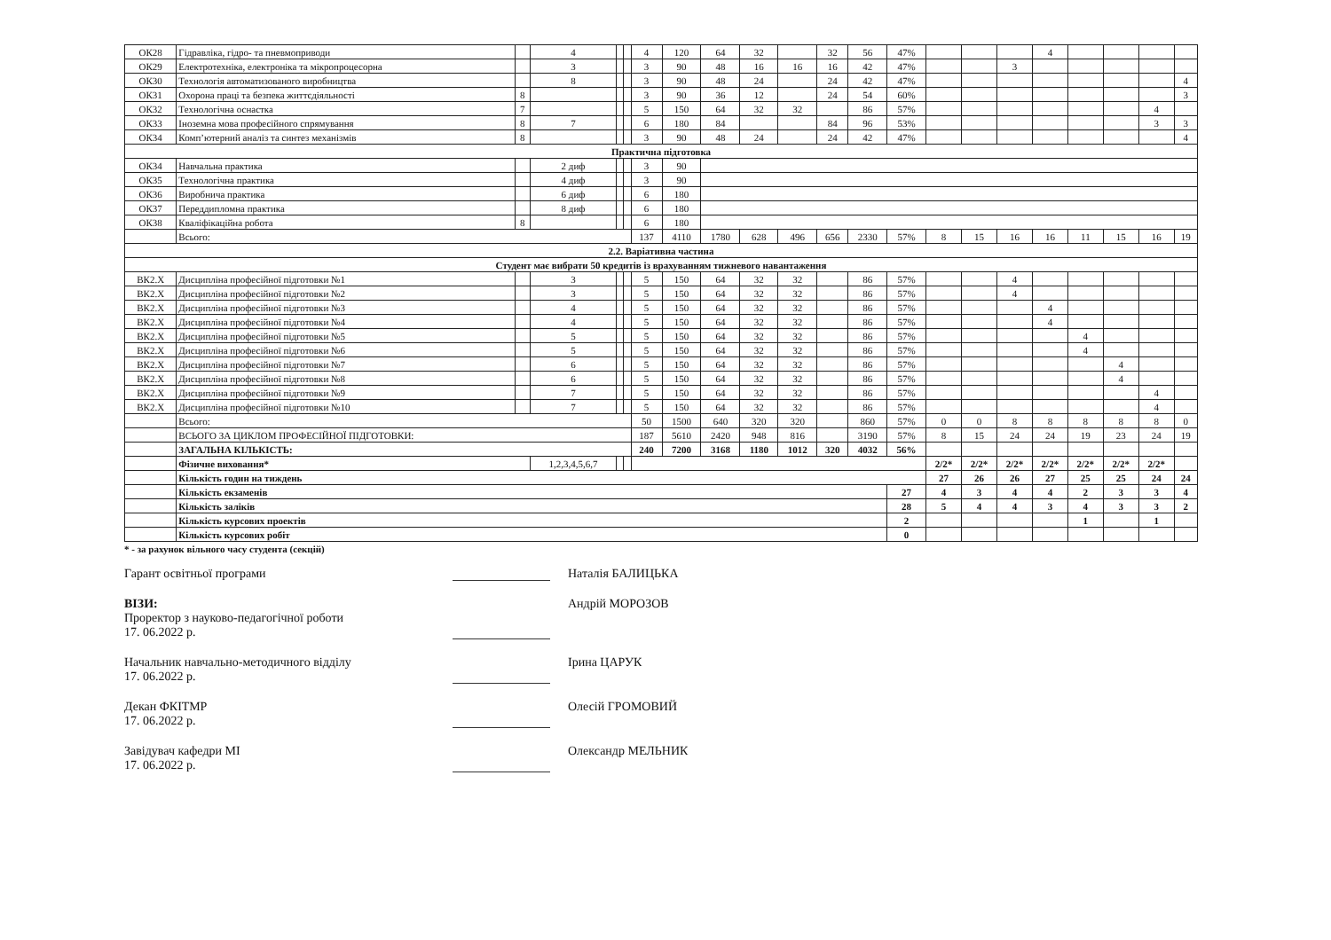| ОК28 | Гідравліка, гідро- та пневмоприводи | | 4 | | | 4 | 120 | 64 | 32 | | 32 | 56 | 47% | | | | 4 | | | | |
| ОК29 | Електротехніка, електроніка та мікропроцесорна | | 3 | | | 3 | 90 | 48 | 16 | 16 | 16 | 42 | 47% | | | 3 | | | | | |
| ОК30 | Технологія автоматизованого виробництва | | 8 | | | 3 | 90 | 48 | 24 | | 24 | 42 | 47% | | | | | | | | 4 |
| ОК31 | Охорона праці та безпека життєдіяльності | 8 | | | | 3 | 90 | 36 | 12 | | 24 | 54 | 60% | | | | | | | | 3 |
| ОК32 | Технологічна оснастка | 7 | | | | 5 | 150 | 64 | 32 | 32 | | 86 | 57% | | | | | | | 4 | |
| ОК33 | Іноземна мова професійного спрямування | 8 | 7 | | | 6 | 180 | 84 | | | 84 | 96 | 53% | | | | | | | 3 | 3 |
| ОК34 | Комп’ютерний аналіз та синтез механізмів | 8 | | | | 3 | 90 | 48 | 24 | | 24 | 42 | 47% | | | | | | | | 4 |
| Практична підготовка | | | | | | | | | | | | | | | | | | | | | |
| ОК34 | Навчальна практика | | 2 диф | | | 3 | 90 | | | | | | | | | | | | | | |
| ОК35 | Технологічна практика | | 4 диф | | | 3 | 90 | | | | | | | | | | | | | | |
| ОК36 | Виробнича практика | | 6 диф | | | 6 | 180 | | | | | | | | | | | | | | |
| ОК37 | Переддипломна практика | | 8 диф | | | 6 | 180 | | | | | | | | | | | | | | |
| ОК38 | Кваліфікаційна робота | 8 | | | | 6 | 180 | | | | | | | | | | | | | | |
| | Всього: | | | | | 137 | 4110 | 1780 | 628 | 496 | 656 | 2330 | 57% | 8 | 15 | 16 | 16 | 11 | 15 | 16 | 19 |
| 2.2. Варіативна частина | | | | | | | | | | | | | | | | | | | | | |
| Студент має вибрати 50 кредитів із врахуванням тижневого навантаження | | | | | | | | | | | | | | | | | | | | | |
| ВК2.Х | Дисципліна професійної підготовки №1 | | 3 | | | 5 | 150 | 64 | 32 | 32 | | 86 | 57% | | | 4 | | | | | |
| ВК2.Х | Дисципліна професійної підготовки №2 | | 3 | | | 5 | 150 | 64 | 32 | 32 | | 86 | 57% | | | 4 | | | | | |
| ВК2.Х | Дисципліна професійної підготовки №3 | | 4 | | | 5 | 150 | 64 | 32 | 32 | | 86 | 57% | | | | 4 | | | | |
| ВК2.Х | Дисципліна професійної підготовки №4 | | 4 | | | 5 | 150 | 64 | 32 | 32 | | 86 | 57% | | | | 4 | | | | |
| ВК2.Х | Дисципліна професійної підготовки №5 | | 5 | | | 5 | 150 | 64 | 32 | 32 | | 86 | 57% | | | | | 4 | | | |
| ВК2.Х | Дисципліна професійної підготовки №6 | | 5 | | | 5 | 150 | 64 | 32 | 32 | | 86 | 57% | | | | | 4 | | | |
| ВК2.Х | Дисципліна професійної підготовки №7 | | 6 | | | 5 | 150 | 64 | 32 | 32 | | 86 | 57% | | | | | | 4 | | |
| ВК2.Х | Дисципліна професійної підготовки №8 | | 6 | | | 5 | 150 | 64 | 32 | 32 | | 86 | 57% | | | | | | 4 | | |
| ВК2.Х | Дисципліна професійної підготовки №9 | | 7 | | | 5 | 150 | 64 | 32 | 32 | | 86 | 57% | | | | | | | 4 | |
| ВК2.Х | Дисципліна професійної підготовки №10 | | 7 | | | 5 | 150 | 64 | 32 | 32 | | 86 | 57% | | | | | | | 4 | |
| | Всього: | | | | | 50 | 1500 | 640 | 320 | 320 | | 860 | 57% | 0 | 0 | 8 | 8 | 8 | 8 | 8 | 0 |
| | ВСЬОГО ЗА ЦИКЛОМ ПРОФЕСІЙНОЇ ПІДГОТОВКИ: | | | | | 187 | 5610 | 2420 | 948 | 816 | | 3190 | 57% | 8 | 15 | 24 | 24 | 19 | 23 | 24 | 19 |
| | ЗАГАЛЬНА КІЛЬКІСТЬ: | | | | | 240 | 7200 | 3168 | 1180 | 1012 | 320 | 4032 | 56% | | | | | | | | |
| | Фізичне виховання* | | 1,2,3,4,5,6,7 | | | | | | | | | | | 2/2* | 2/2* | 2/2* | 2/2* | 2/2* | 2/2* | 2/2* | |
| | Кількість годин на тиждень | | | | | | | | | | | | | 27 | 26 | 26 | 27 | 25 | 25 | 24 | 24 |
| | Кількість екзаменів | | | | | | | | | | | | 27 | 4 | 3 | 4 | 4 | 2 | 3 | 3 | 4 |
| | Кількість заліків | | | | | | | | | | | | 28 | 5 | 4 | 4 | 3 | 4 | 3 | 3 | 2 |
| | Кількість курсових проектів | | | | | | | | | | | | 2 | | | | | 1 | | 1 | |
| | Кількість курсових робіт | | | | | | | | | | | | 0 | | | | | | | | |
* - за рахунок вільного часу студента (секцій)
Гарант освітньої програми Наталія БАЛИЦЬКА
ВІЗИ:
Проректор з науково-педагогічної роботи
17. 06.2022 р.
Андрій МОРОЗОВ
Начальник навчально-методичного відділу
17. 06.2022 р.
Ірина ЦАРУК
Декан ФКІТМР
17. 06.2022 р.
Олесій ГРОМОВИЙ
Завідувач кафедри МІ
17. 06.2022 р.
Олександр МЕЛЬНИК